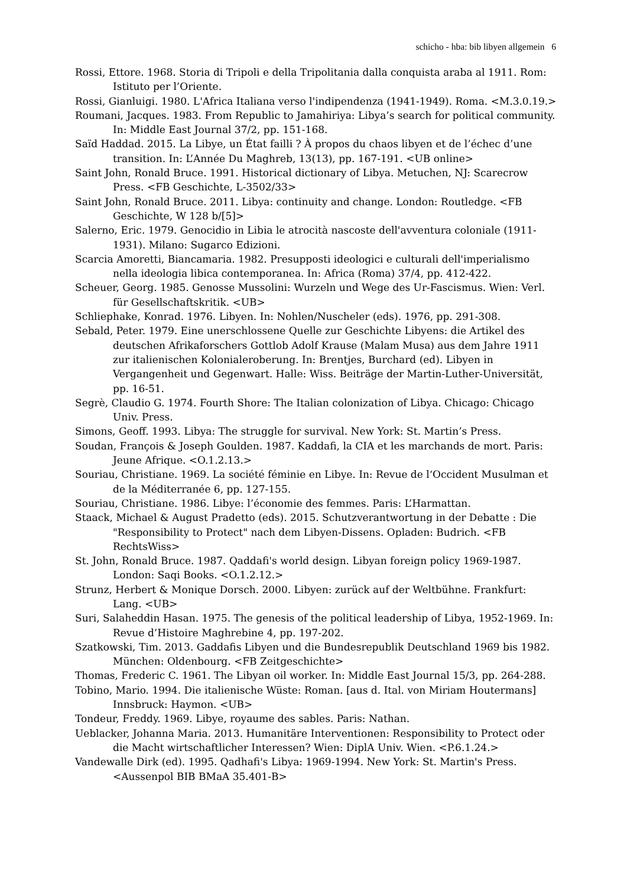schicho - hba: bib libyen allgemein 6
Rossi, Ettore. 1968. Storia di Tripoli e della Tripolitania dalla conquista araba al 1911. Rom: Istituto per l’Oriente.
Rossi, Gianluigi. 1980. L'Africa Italiana verso l'indipendenza (1941-1949). Roma. <M.3.0.19.>
Roumani, Jacques. 1983. From Republic to Jamahiriya: Libya’s search for political community. In: Middle East Journal 37/2, pp. 151-168.
Saïd Haddad. 2015. La Libye, un État failli ? À propos du chaos libyen et de l’échec d’une transition. In: L’Année Du Maghreb, 13(13), pp. 167-191. <UB online>
Saint John, Ronald Bruce. 1991. Historical dictionary of Libya. Metuchen, NJ: Scarecrow Press. <FB Geschichte, L-3502/33>
Saint John, Ronald Bruce. 2011. Libya: continuity and change. London: Routledge. <FB Geschichte, W 128 b/[5]>
Salerno, Eric. 1979. Genocidio in Libia le atrocità nascoste dell'avventura coloniale (1911-1931). Milano: Sugarco Edizioni.
Scarcia Amoretti, Biancamaria. 1982. Presupposti ideologici e culturali dell'imperialismo nella ideologia libica contemporanea. In: Africa (Roma) 37/4, pp. 412-422.
Scheuer, Georg. 1985. Genosse Mussolini: Wurzeln und Wege des Ur-Fascismus. Wien: Verl. für Gesellschaftskritik. <UB>
Schliephake, Konrad. 1976. Libyen. In: Nohlen/Nuscheler (eds). 1976, pp. 291-308.
Sebald, Peter. 1979. Eine unerschlossene Quelle zur Geschichte Libyens: die Artikel des deutschen Afrikaforschers Gottlob Adolf Krause (Malam Musa) aus dem Jahre 1911 zur italienischen Kolonialeroberung. In: Brentjes, Burchard (ed). Libyen in Vergangenheit und Gegenwart. Halle: Wiss. Beiträge der Martin-Luther-Universität, pp. 16-51.
Segrè, Claudio G. 1974. Fourth Shore: The Italian colonization of Libya. Chicago: Chicago Univ. Press.
Simons, Geoff. 1993. Libya: The struggle for survival. New York: St. Martin’s Press.
Soudan, François & Joseph Goulden. 1987. Kaddafi, la CIA et les marchands de mort. Paris: Jeune Afrique. <O.1.2.13.>
Souriau, Christiane. 1969. La société féminie en Libye. In: Revue de l‘Occident Musulman et de la Méditerranée 6, pp. 127-155.
Souriau, Christiane. 1986. Libye: l’économie des femmes. Paris: L’Harmattan.
Staack, Michael & August Pradetto (eds). 2015. Schutzverantwortung in der Debatte : Die "Responsibility to Protect" nach dem Libyen-Dissens. Opladen: Budrich. <FB RechtsWiss>
St. John, Ronald Bruce. 1987. Qaddafi's world design. Libyan foreign policy 1969-1987. London: Saqi Books. <O.1.2.12.>
Strunz, Herbert & Monique Dorsch. 2000. Libyen: zurück auf der Weltbühne. Frankfurt: Lang. <UB>
Suri, Salaheddin Hasan. 1975. The genesis of the political leadership of Libya, 1952-1969. In: Revue d’Histoire Maghrebine 4, pp. 197-202.
Szatkowski, Tim. 2013. Gaddafis Libyen und die Bundesrepublik Deutschland 1969 bis 1982. München: Oldenbourg. <FB Zeitgeschichte>
Thomas, Frederic C. 1961. The Libyan oil worker. In: Middle East Journal 15/3, pp. 264-288.
Tobino, Mario. 1994. Die italienische Wüste: Roman. [aus d. Ital. von Miriam Houtermans] Innsbruck: Haymon. <UB>
Tondeur, Freddy. 1969. Libye, royaume des sables. Paris: Nathan.
Ueblacker, Johanna Maria. 2013. Humanitäre Interventionen: Responsibility to Protect oder die Macht wirtschaftlicher Interessen? Wien: DiplA Univ. Wien. <P.6.1.24.>
Vandewalle Dirk (ed). 1995. Qadhafi's Libya: 1969-1994. New York: St. Martin's Press. <Aussenpol BIB BMaA 35.401-B>